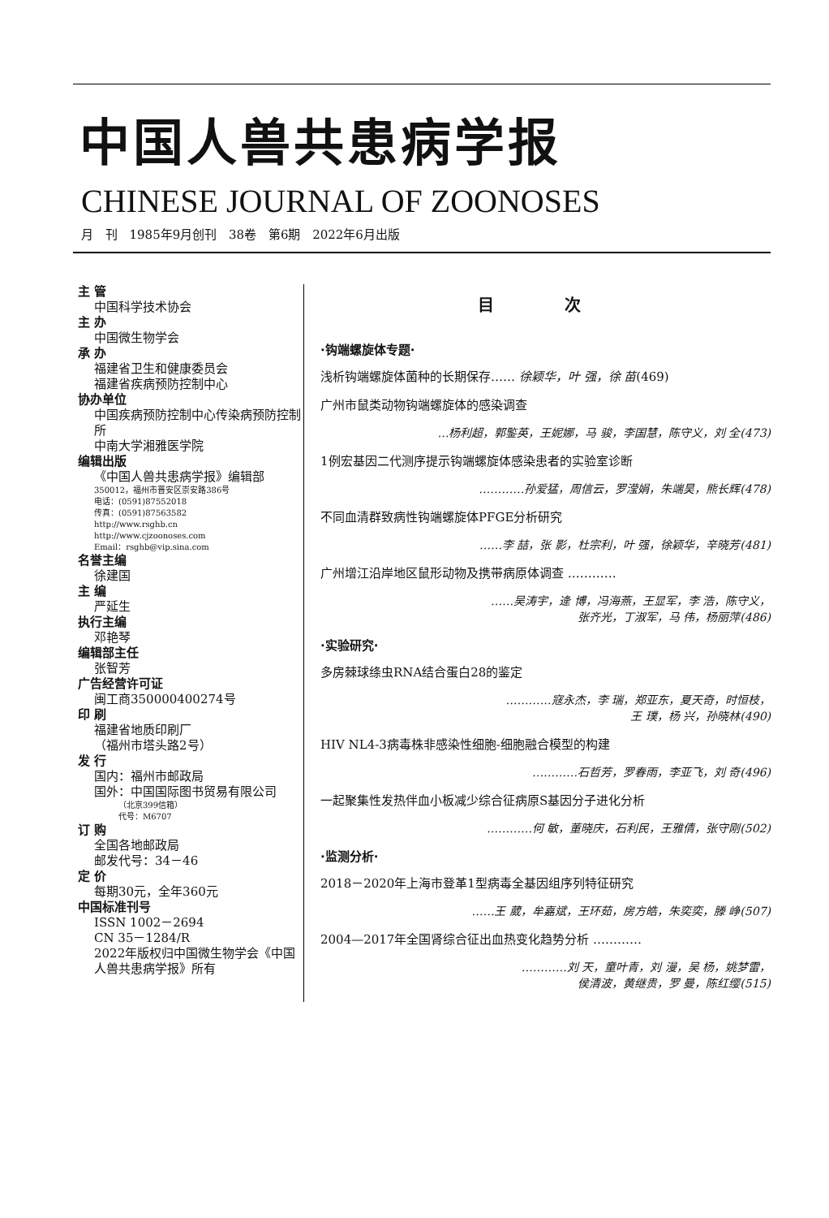中国人兽共患病学报
CHINESE JOURNAL OF ZOONOSES
月 刊 1985年9月创刊 38卷 第6期 2022年6月出版
主 管
中国科学技术协会
主 办
中国微生物学会
承 办
福建省卫生和健康委员会
福建省疾病预防控制中心
协办单位
中国疾病预防控制中心传染病预防控制所
中南大学湘雅医学院
编辑出版
《中国人兽共患病学报》编辑部
350012，福州市晋安区崇安路386号
电话：(0591)87552018
传真：(0591)87563582
http://www.rsghb.cn
http://www.cjzoonoses.com
Email：rsghb@vip.sina.com
名誉主编
徐建国
主 编
严延生
执行主编
邓艳琴
编辑部主任
张智芳
广告经营许可证
闽工商350000400274号
印 刷
福建省地质印刷厂
（福州市塔头路2号）
发 行
国内：福州市邮政局
国外：中国国际图书贸易有限公司
（北京399信箱）
代号：M6707
订 购
全国各地邮政局
邮发代号：34－46
定 价
每期30元，全年360元
中国标准刊号
ISSN 1002－2694
CN 35－1284/R
2022年版权归中国微生物学会《中国人兽共患病学报》所有
目 次
·钩端螺旋体专题·
浅析钩端螺旋体菌种的长期保存…… 徐颖华，叶 强，徐 苗(469)
广州市鼠类动物钩端螺旋体的感染调查
…杨利超，郭鍳英，王妮娜，马 骏，李国慧，陈守义，刘 全(473)
1例宏基因二代测序提示钩端螺旋体感染患者的实验室诊断
…………孙爱猛，周信云，罗滢娟，朱端昊，熊长辉(478)
不同血清群致病性钩端螺旋体PFGE分析研究
……李 喆，张 影，杜宗利，叶 强，徐颖华，辛晓芳(481)
广州增江沿岸地区鼠形动物及携带病原体调查 …………
……吴涛宇，逄 博，冯海燕，王显军，李 浩，陈守义，
张齐光，丁淑军，马 伟，杨丽萍(486)
·实验研究·
多房棘球绦虫RNA结合蛋白28的鉴定
…………寇永杰，李 瑞，郑亚东，夏天奇，时恒枝，
王 璞，杨 兴，孙晓林(490)
HIV NL4-3病毒株非感染性细胞-细胞融合模型的构建
…………石哲芳，罗春雨，李亚飞，刘 奇(496)
一起聚集性发热伴血小板减少综合征病原S基因分子进化分析
…………何 敏，董晓庆，石利民，王雅倩，张守刚(502)
·监测分析·
2018－2020年上海市登革1型病毒全基因组序列特征研究
……王 葳，牟嘉斌，王环茹，房方皓，朱奕奕，滕 峥(507)
2004—2017年全国肾综合征出血热变化趋势分析 …………
…………刘 天，童叶青，刘 漫，吴 杨，姚梦雷，
侯清波，黄继贵，罗 曼，陈红缨(515)